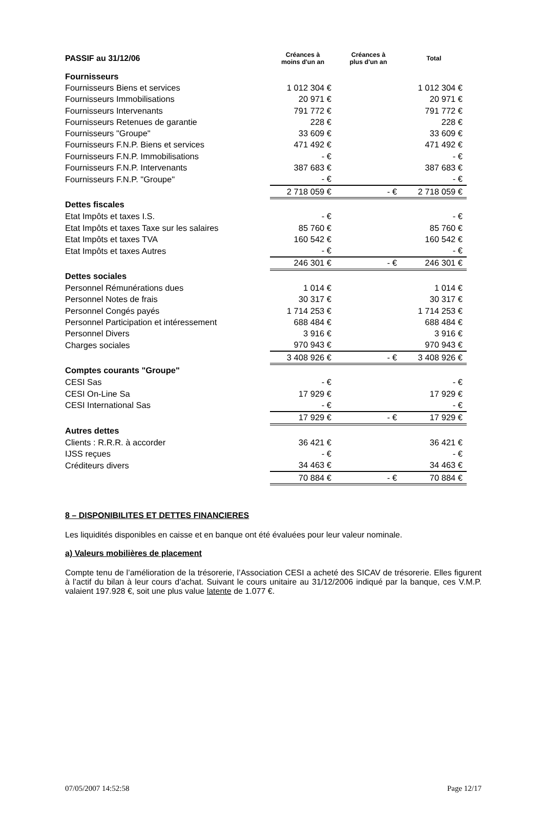| PASSIF au 31/12/06 | Créances à moins d'un an | Créances à plus d'un an | Total |
| --- | --- | --- | --- |
| Fournisseurs | | | |
| Fournisseurs Biens et services | 1 012 304 € | | 1 012 304 € |
| Fournisseurs Immobilisations | 20 971 € | | 20 971 € |
| Fournisseurs Intervenants | 791 772 € | | 791 772 € |
| Fournisseurs Retenues de garantie | 228 € | | 228 € |
| Fournisseurs "Groupe" | 33 609 € | | 33 609 € |
| Fournisseurs F.N.P. Biens et services | 471 492 € | | 471 492 € |
| Fournisseurs F.N.P. Immobilisations | - € | | - € |
| Fournisseurs F.N.P. Intervenants | 387 683 € | | 387 683 € |
| Fournisseurs F.N.P. "Groupe" | - € | | - € |
| | 2 718 059 € | - € | 2 718 059 € |
| Dettes fiscales | | | |
| Etat Impôts et taxes I.S. | - € | | - € |
| Etat Impôts et taxes Taxe sur les salaires | 85 760 € | | 85 760 € |
| Etat Impôts et taxes TVA | 160 542 € | | 160 542 € |
| Etat Impôts et taxes Autres | - € | | - € |
| | 246 301 € | - € | 246 301 € |
| Dettes sociales | | | |
| Personnel Rémunérations dues | 1 014 € | | 1 014 € |
| Personnel Notes de frais | 30 317 € | | 30 317 € |
| Personnel Congés payés | 1 714 253 € | | 1 714 253 € |
| Personnel Participation et intéressement | 688 484 € | | 688 484 € |
| Personnel Divers | 3 916 € | | 3 916 € |
| Charges sociales | 970 943 € | | 970 943 € |
| | 3 408 926 € | - € | 3 408 926 € |
| Comptes courants "Groupe" | | | |
| CESI Sas | - € | | - € |
| CESI On-Line Sa | 17 929 € | | 17 929 € |
| CESI International Sas | - € | | - € |
| | 17 929 € | - € | 17 929 € |
| Autres dettes | | | |
| Clients : R.R.R. à accorder | 36 421 € | | 36 421 € |
| IJSS reçues | - € | | - € |
| Créditeurs divers | 34 463 € | | 34 463 € |
| | 70 884 € | - € | 70 884 € |
8 – DISPONIBILITES ET DETTES FINANCIERES
Les liquidités disponibles en caisse et en banque ont été évaluées pour leur valeur nominale.
a) Valeurs mobilières de placement
Compte tenu de l’amélioration de la trésorerie, l’Association CESI a acheté des SICAV de trésorerie. Elles figurent à l’actif du bilan à leur cours d’achat. Suivant le cours unitaire au 31/12/2006 indiqué par la banque, ces V.M.P. valaient 197.928 €, soit une plus value latente de 1.077 €.
07/05/2007 14:52:58 Page 12/17